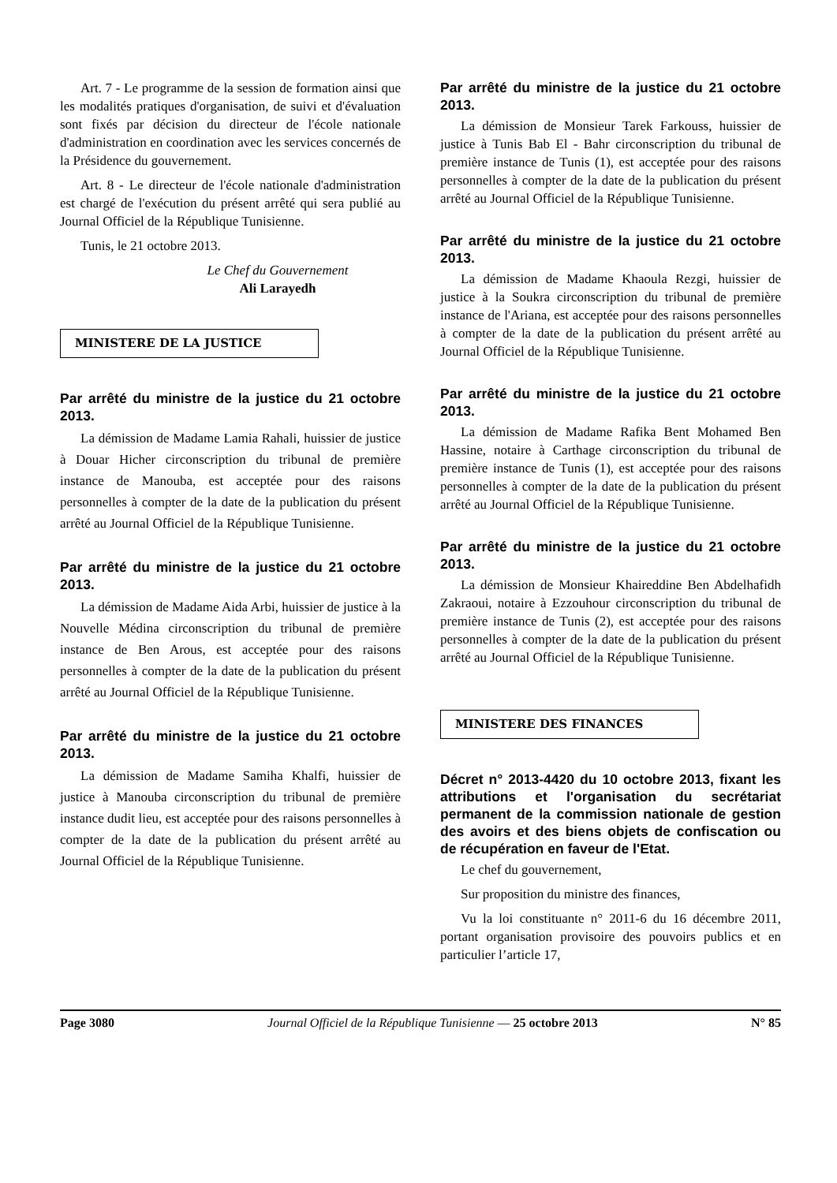Art. 7 - Le programme de la session de formation ainsi que les modalités pratiques d'organisation, de suivi et d'évaluation sont fixés par décision du directeur de l'école nationale d'administration en coordination avec les services concernés de la Présidence du gouvernement.
Art. 8 - Le directeur de l'école nationale d'administration est chargé de l'exécution du présent arrêté qui sera publié au Journal Officiel de la République Tunisienne.
Tunis, le 21 octobre 2013.
Le Chef du Gouvernement
Ali Larayedh
MINISTERE DE LA JUSTICE
Par arrêté du ministre de la justice du 21 octobre 2013.
La démission de Madame Lamia Rahali, huissier de justice à Douar Hicher circonscription du tribunal de première instance de Manouba, est acceptée pour des raisons personnelles à compter de la date de la publication du présent arrêté au Journal Officiel de la République Tunisienne.
Par arrêté du ministre de la justice du 21 octobre 2013.
La démission de Madame Aida Arbi, huissier de justice à la Nouvelle Médina circonscription du tribunal de première instance de Ben Arous, est acceptée pour des raisons personnelles à compter de la date de la publication du présent arrêté au Journal Officiel de la République Tunisienne.
Par arrêté du ministre de la justice du 21 octobre 2013.
La démission de Madame Samiha Khalfi, huissier de justice à Manouba circonscription du tribunal de première instance dudit lieu, est acceptée pour des raisons personnelles à compter de la date de la publication du présent arrêté au Journal Officiel de la République Tunisienne.
Par arrêté du ministre de la justice du 21 octobre 2013.
La démission de Monsieur Tarek Farkouss, huissier de justice à Tunis Bab El - Bahr circonscription du tribunal de première instance de Tunis (1), est acceptée pour des raisons personnelles à compter de la date de la publication du présent arrêté au Journal Officiel de la République Tunisienne.
Par arrêté du ministre de la justice du 21 octobre 2013.
La démission de Madame Khaoula Rezgi, huissier de justice à la Soukra circonscription du tribunal de première instance de l'Ariana, est acceptée pour des raisons personnelles à compter de la date de la publication du présent arrêté au Journal Officiel de la République Tunisienne.
Par arrêté du ministre de la justice du 21 octobre 2013.
La démission de Madame Rafika Bent Mohamed Ben Hassine, notaire à Carthage circonscription du tribunal de première instance de Tunis (1), est acceptée pour des raisons personnelles à compter de la date de la publication du présent arrêté au Journal Officiel de la République Tunisienne.
Par arrêté du ministre de la justice du 21 octobre 2013.
La démission de Monsieur Khaireddine Ben Abdelhafidh Zakraoui, notaire à Ezzouhour circonscription du tribunal de première instance de Tunis (2), est acceptée pour des raisons personnelles à compter de la date de la publication du présent arrêté au Journal Officiel de la République Tunisienne.
MINISTERE DES FINANCES
Décret n° 2013-4420 du 10 octobre 2013, fixant les attributions et l'organisation du secrétariat permanent de la commission nationale de gestion des avoirs et des biens objets de confiscation ou de récupération en faveur de l'Etat.
Le chef du gouvernement,
Sur proposition du ministre des finances,
Vu la loi constituante n° 2011-6 du 16 décembre 2011, portant organisation provisoire des pouvoirs publics et en particulier l’article 17,
Page 3080 Journal Officiel de la République Tunisienne — 25 octobre 2013 N° 85